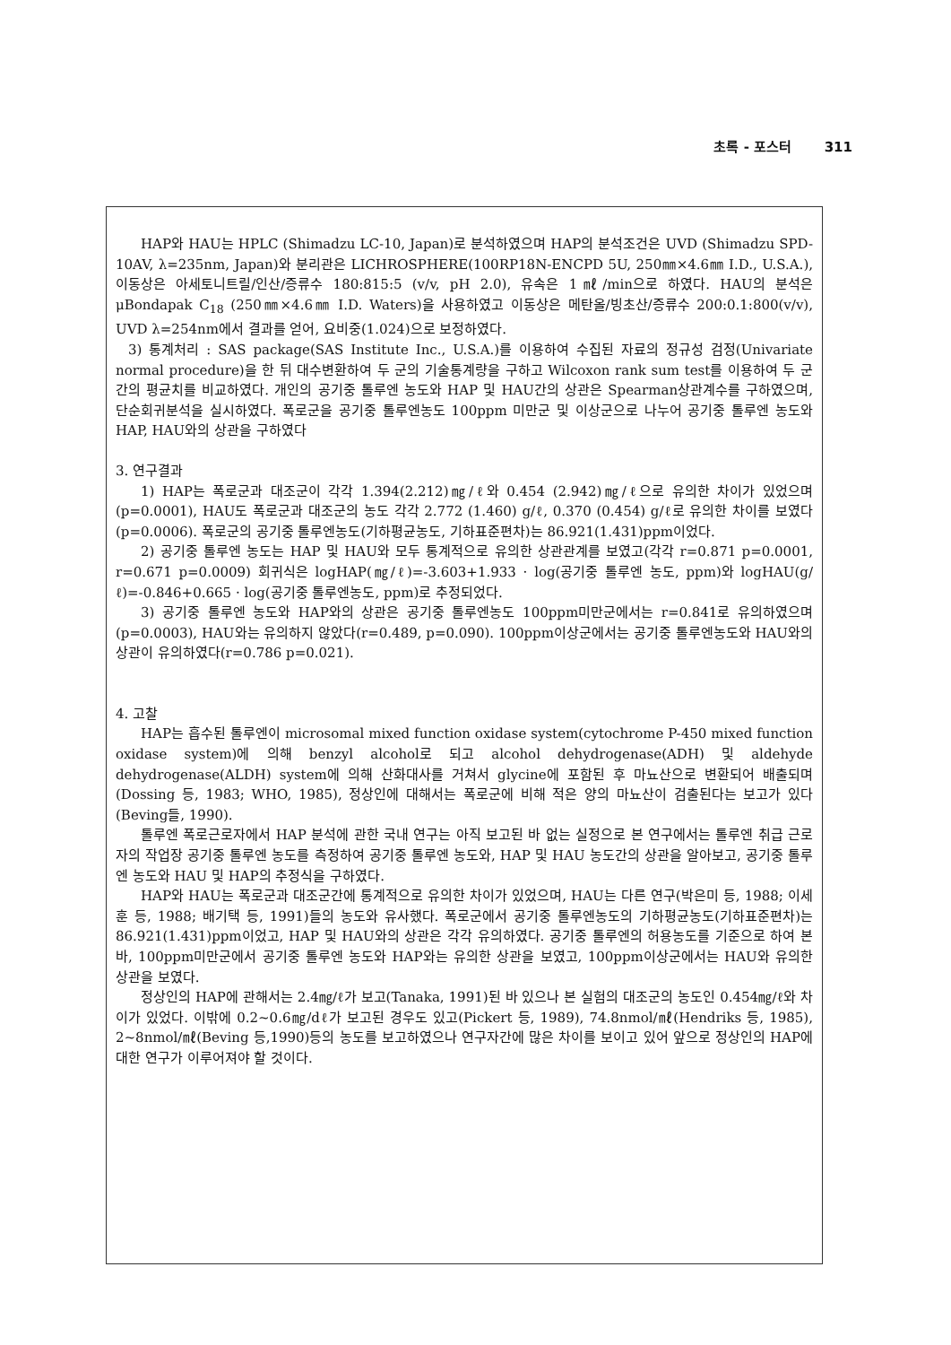초록 - 포스터 311
HAP와 HAU는 HPLC (Shimadzu LC-10, Japan)로 분석하였으며 HAP의 분석조건은 UVD (Shimadzu SPD-10AV, λ=235nm, Japan)와 분리관은 LICHROSPHERE(100RP18N-ENCPD 5U, 250㎜×4.6㎜ I.D., U.S.A.), 이동상은 아세토니트릴/인산/증류수 180:815:5 (v/v, pH 2.0), 유속은 1㎖/min으로 하였다. HAU의 분석은 μBondapak C<sub>18</sub> (250㎜×4.6㎜ I.D. Waters)을 사용하였고 이동상은 메탄올/빙초산/증류수 200:0.1:800(v/v), UVD λ=254nm에서 결과를 얻어, 요비중(1.024)으로 보정하였다.
3) 통계처리 : SAS package(SAS Institute Inc., U.S.A.)를 이용하여 수집된 자료의 정규성 검정(Univariate normal procedure)을 한 뒤 대수변환하여 두 군의 기술통계량을 구하고 Wilcoxon rank sum test를 이용하여 두 군간의 평균치를 비교하였다. 개인의 공기중 톨루엔 농도와 HAP 및 HAU간의 상관은 Spearman상관계수를 구하였으며, 단순회귀분석을 실시하였다. 폭로군을 공기중 톨루엔농도 100ppm 미만군 및 이상군으로 나누어 공기중 톨루엔 농도와 HAP, HAU와의 상관을 구하였다
3. 연구결과
1) HAP는 폭로군과 대조군이 각각 1.394(2.212)㎎/ℓ와 0.454 (2.942)㎎/ℓ으로 유의한 차이가 있었으며(p=0.0001), HAU도 폭로군과 대조군의 농도 각각 2.772 (1.460) g/ℓ, 0.370 (0.454) g/ℓ로 유의한 차이를 보였다(p=0.0006). 폭로군의 공기중 톨루엔농도(기하평균농도, 기하표준편차)는 86.921(1.431)ppm이었다.
2) 공기중 톨루엔 농도는 HAP 및 HAU와 모두 통계적으로 유의한 상관관계를 보였고(각각 r=0.871 p=0.0001, r=0.671 p=0.0009) 회귀식은 logHAP(㎎/ℓ)=-3.603+1.933 · log(공기중 톨루엔 농도, ppm)와 logHAU(g/ℓ)=-0.846+0.665 · log(공기중 톨루엔농도, ppm)로 추정되었다.
3) 공기중 톨루엔 농도와 HAP와의 상관은 공기중 톨루엔농도 100ppm미만군에서는 r=0.841로 유의하였으며(p=0.0003), HAU와는 유의하지 않았다(r=0.489, p=0.090). 100ppm이상군에서는 공기중 톨루엔농도와 HAU와의 상관이 유의하였다(r=0.786 p=0.021).
4. 고찰
HAP는 흡수된 톨루엔이 microsomal mixed function oxidase system(cytochrome P-450 mixed function oxidase system)에 의해 benzyl alcohol로 되고 alcohol dehydrogenase(ADH) 및 aldehyde dehydrogenase(ALDH) system에 의해 산화대사를 거쳐서 glycine에 포함된 후 마뇨산으로 변환되어 배출되며(Dossing 등, 1983; WHO, 1985), 정상인에 대해서는 폭로군에 비해 적은 양의 마뇨산이 검출된다는 보고가 있다(Beving들, 1990).
톨루엔 폭로근로자에서 HAP 분석에 관한 국내 연구는 아직 보고된 바 없는 실정으로 본 연구에서는 톨루엔 취급 근로자의 작업장 공기중 톨루엔 농도를 측정하여 공기중 톨루엔 농도와, HAP 및 HAU 농도간의 상관을 알아보고, 공기중 톨루엔 농도와 HAU 및 HAP의 추정식을 구하였다.
HAP와 HAU는 폭로군과 대조군간에 통계적으로 유의한 차이가 있었으며, HAU는 다른 연구(박은미 등, 1988; 이세훈 등, 1988; 배기택 등, 1991)들의 농도와 유사했다. 폭로군에서 공기중 톨루엔농도의 기하평균농도(기하표준편차)는 86.921(1.431)ppm이었고, HAP 및 HAU와의 상관은 각각 유의하였다. 공기중 톨루엔의 허용농도를 기준으로 하여 본 바, 100ppm미만군에서 공기중 톨루엔 농도와 HAP와는 유의한 상관을 보였고, 100ppm이상군에서는 HAU와 유의한 상관을 보였다.
정상인의 HAP에 관해서는 2.4㎎/ℓ가 보고(Tanaka, 1991)된 바 있으나 본 실험의 대조군의 농도인 0.454㎎/ℓ와 차이가 있었다. 이밖에 0.2~0.6㎎/dℓ가 보고된 경우도 있고(Pickert 등, 1989), 74.8nmol/㎖(Hendriks 등, 1985), 2~8nmol/㎖(Beving 등,1990)등의 농도를 보고하였으나 연구자간에 많은 차이를 보이고 있어 앞으로 정상인의 HAP에 대한 연구가 이루어져야 할 것이다.